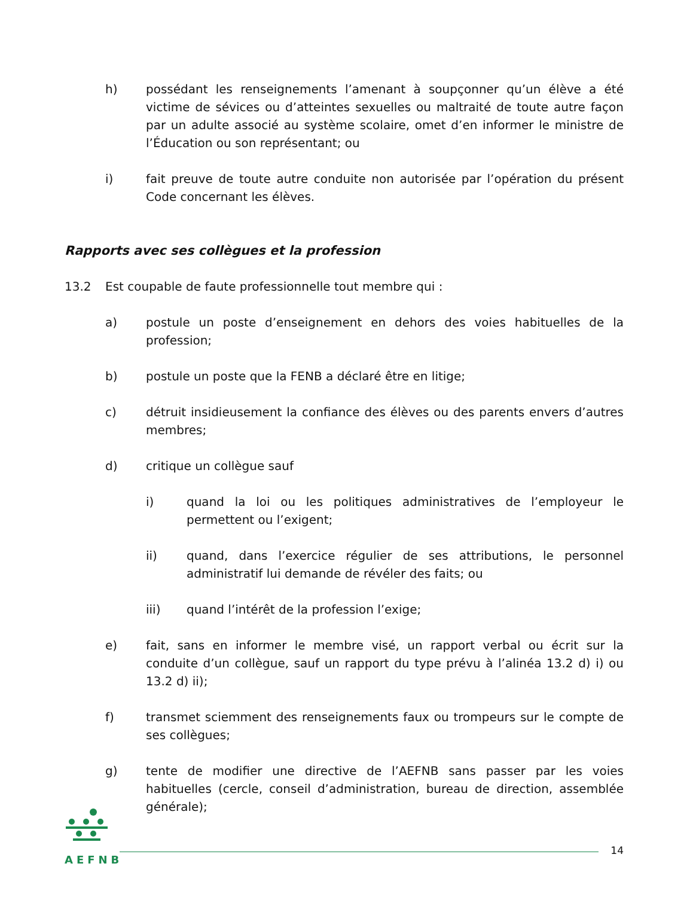h) possédant les renseignements l’amenant à soupçonner qu’un élève a été victime de sévices ou d’atteintes sexuelles ou maltraité de toute autre façon par un adulte associé au système scolaire, omet d’en informer le ministre de l’Éducation ou son représentant; ou
i) fait preuve de toute autre conduite non autorisée par l’opération du présent Code concernant les élèves.
Rapports avec ses collègues et la profession
13.2 Est coupable de faute professionnelle tout membre qui :
a) postule un poste d’enseignement en dehors des voies habituelles de la profession;
b) postule un poste que la FENB a déclaré être en litige;
c) détruit insidieusement la confiance des élèves ou des parents envers d’autres membres;
d) critique un collègue sauf
i) quand la loi ou les politiques administratives de l’employeur le permettent ou l’exigent;
ii) quand, dans l’exercice régulier de ses attributions, le personnel administratif lui demande de révéler des faits; ou
iii) quand l’intérêt de la profession l’exige;
e) fait, sans en informer le membre visé, un rapport verbal ou écrit sur la conduite d’un collègue, sauf un rapport du type prévu à l’alinéa 13.2 d) i) ou 13.2 d) ii);
f) transmet sciemment des renseignements faux ou trompeurs sur le compte de ses collègues;
g) tente de modifier une directive de l’AEFNB sans passer par les voies habituelles (cercle, conseil d’administration, bureau de direction, assemblée générale);
AEFNB
14